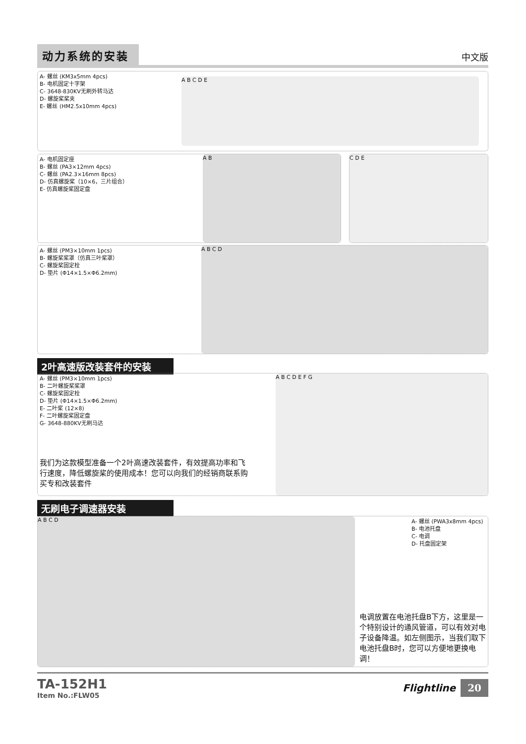动力系统的安装
中文版
A- 螺丝 (KM3x5mm 4pcs)
B- 电机固定十字架
C- 3648-830KV无刷外转马达
D- 螺旋桨桨夹
E- 螺丝 (HM2.5x10mm 4pcs)
A B C D E
A- 电机固定座
B- 螺丝 (PA3×12mm 4pcs)
C- 螺丝 (PA2.3×16mm 8pcs)
D- 仿真螺旋桨（10×6，三片组合）
E- 仿真螺旋桨固定盘
A B
C D E
A- 螺丝 (PM3×10mm 1pcs)
B- 螺旋桨桨罩（仿真三叶桨罩）
C- 螺旋桨固定栓
D- 垫片 (Φ14×1.5×Φ6.2mm)
A B C D
2叶高速版改装套件的安装
A- 螺丝 (PM3×10mm 1pcs)
B- 二叶螺旋桨桨罩
C- 螺旋桨固定栓
D- 垫片 (Φ14×1.5×Φ6.2mm)
E- 二叶桨 (12×8)
F- 二叶螺旋桨固定盘
G- 3648-880KV无刷马达
A B C D E F G
我们为这款模型准备一个2叶高速改装套件，有效提高功率和飞行速度，降低螺旋桨的使用成本！您可以向我们的经销商联系购买专和改装套件
无刷电子调速器安装
A B C D
A- 螺丝 (PWA3x8mm 4pcs)
B- 电池托盘
C- 电调
D- 托盘固定架
电调放置在电池托盘B下方，这里是一个特别设计的通风管道，可以有效对电子设备降温。如左侧图示，当我们取下电池托盘B时，您可以方便地更换电调！
TA-152H1
Item No.:FLW05
Flightline 20